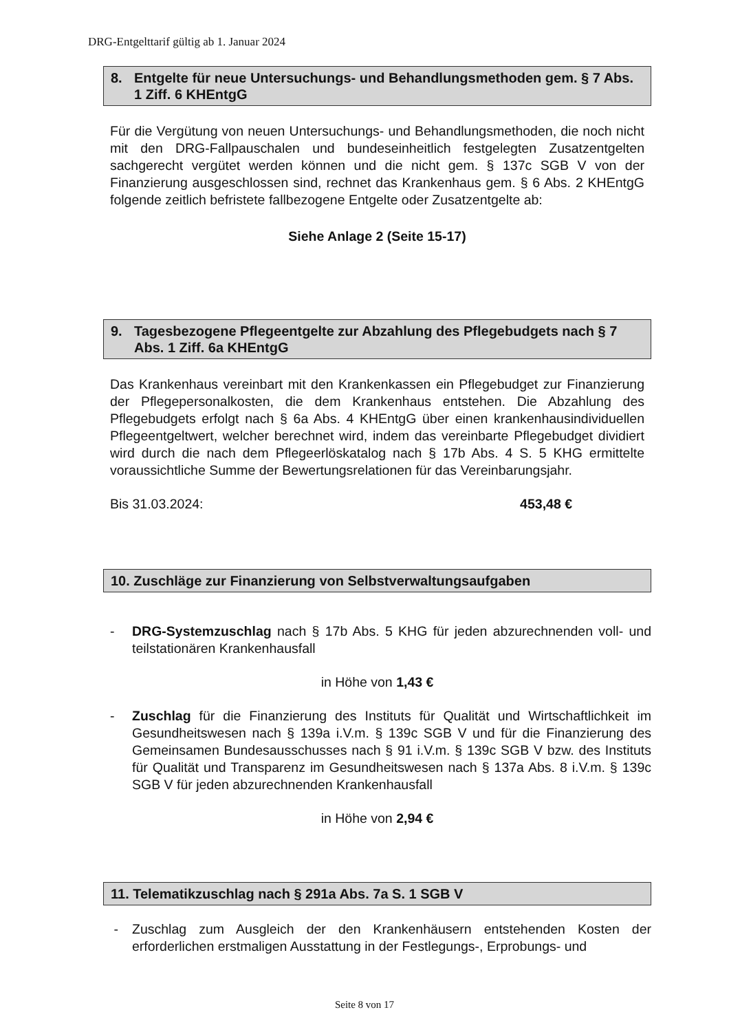DRG-Entgelttarif gültig ab 1. Januar 2024
8. Entgelte für neue Untersuchungs- und Behandlungsmethoden gem. § 7 Abs. 1 Ziff. 6 KHEntgG
Für die Vergütung von neuen Untersuchungs- und Behandlungsmethoden, die noch nicht mit den DRG-Fallpauschalen und bundeseinheitlich festgelegten Zusatzentgelten sachgerecht vergütet werden können und die nicht gem. § 137c SGB V von der Finanzierung ausgeschlossen sind, rechnet das Krankenhaus gem. § 6 Abs. 2 KHEntgG folgende zeitlich befristete fallbezogene Entgelte oder Zusatzentgelte ab:
Siehe Anlage 2 (Seite 15-17)
9. Tagesbezogene Pflegeentgelte zur Abzahlung des Pflegebudgets nach § 7 Abs. 1 Ziff. 6a KHEntgG
Das Krankenhaus vereinbart mit den Krankenkassen ein Pflegebudget zur Finanzierung der Pflegepersonalkosten, die dem Krankenhaus entstehen. Die Abzahlung des Pflegebudgets erfolgt nach § 6a Abs. 4 KHEntgG über einen krankenhausindividuellen Pflegeentgeltwert, welcher berechnet wird, indem das vereinbarte Pflegebudget dividiert wird durch die nach dem Pflegeerlöskatalog nach § 17b Abs. 4 S. 5 KHG ermittelte voraussichtliche Summe der Bewertungsrelationen für das Vereinbarungsjahr.
Bis 31.03.2024: 453,48 €
10. Zuschläge zur Finanzierung von Selbstverwaltungsaufgaben
- DRG-Systemzuschlag nach § 17b Abs. 5 KHG für jeden abzurechnenden voll- und teilstationären Krankenhausfall
in Höhe von 1,43 €
- Zuschlag für die Finanzierung des Instituts für Qualität und Wirtschaftlichkeit im Gesundheitswesen nach § 139a i.V.m. § 139c SGB V und für die Finanzierung des Gemeinsamen Bundesausschusses nach § 91 i.V.m. § 139c SGB V bzw. des Instituts für Qualität und Transparenz im Gesundheitswesen nach § 137a Abs. 8 i.V.m. § 139c SGB V für jeden abzurechnenden Krankenhausfall
in Höhe von 2,94 €
11. Telematikzuschlag nach § 291a Abs. 7a S. 1 SGB V
- Zuschlag zum Ausgleich der den Krankenhäusern entstehenden Kosten der erforderlichen erstmaligen Ausstattung in der Festlegungs-, Erprobungs- und
Seite 8 von 17